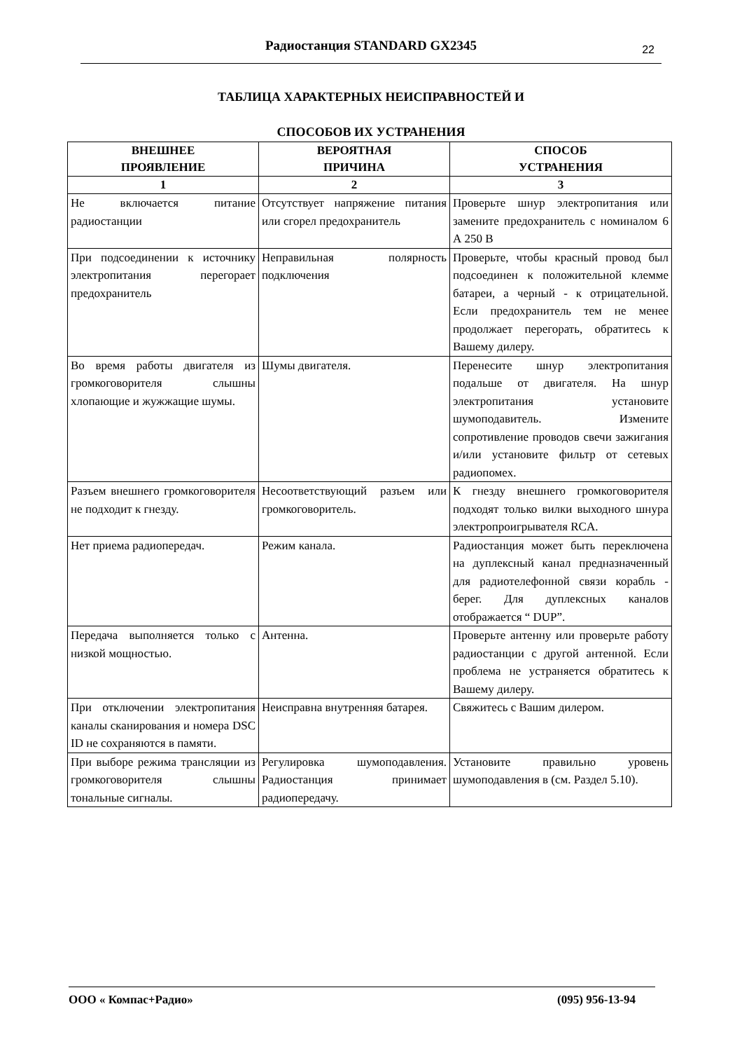Радиостанция STANDARD GX2345 22
ТАБЛИЦА ХАРАКТЕРНЫХ НЕИСПРАВНОСТЕЙ И
СПОСОБОВ ИХ УСТРАНЕНИЯ
| ВНЕШНЕЕ ПРОЯВЛЕНИЕ | ВЕРОЯТНАЯ ПРИЧИНА | СПОСОБ УСТРАНЕНИЯ |
| --- | --- | --- |
| 1 | 2 | 3 |
| Не включается питание радиостанции | Отсутствует напряжение питания или сгорел предохранитель | Проверьте шнур электропитания или замените предохранитель с номиналом 6 А 250 В |
| При подсоединении к источнику электропитания перегорает предохранитель | Неправильная полярность подключения | Проверьте, чтобы красный провод был подсоединен к положительной клемме батареи, а черный - к отрицательной. Если предохранитель тем не менее продолжает перегорать, обратитесь к Вашему дилеру. |
| Во время работы двигателя из громкоговорителя слышны хлопающие и жужжащие шумы. | Шумы двигателя. | Перенесите шнур электропитания подальше от двигателя. На шнур электропитания установите шумоподавитель. Измените сопротивление проводов свечи зажигания и/или установите фильтр от сетевых радиопомех. |
| Разъем внешнего громкоговорителя не подходит к гнезду. | Несоответствующий разъем или громкоговоритель. | К гнезду внешнего громкоговорителя подходят только вилки выходного шнура электропроигрывателя RCA. |
| Нет приема радиопередач. | Режим канала. | Радиостанция может быть переключена на дуплексный канал предназначенный для радиотелефонной связи корабль - берег. Для дуплексных каналов отображается “ DUP”. |
| Передача выполняется только с низкой мощностью. | Антенна. | Проверьте антенну или проверьте работу радиостанции с другой антенной. Если проблема не устраняется обратитесь к Вашему дилеру. |
| При отключении электропитания каналы сканирования и номера DSC ID не сохраняются в памяти. | Неисправна внутренняя батарея. | Свяжитесь с Вашим дилером. |
| При выборе режима трансляции из громкоговорителя слышны тональные сигналы. | Регулировка шумоподавления. Радиостанция принимает радиопередачу. | Установите правильно уровень шумоподавления в (см. Раздел 5.10). |
ООО « Компас+Радио» (095) 956-13-94